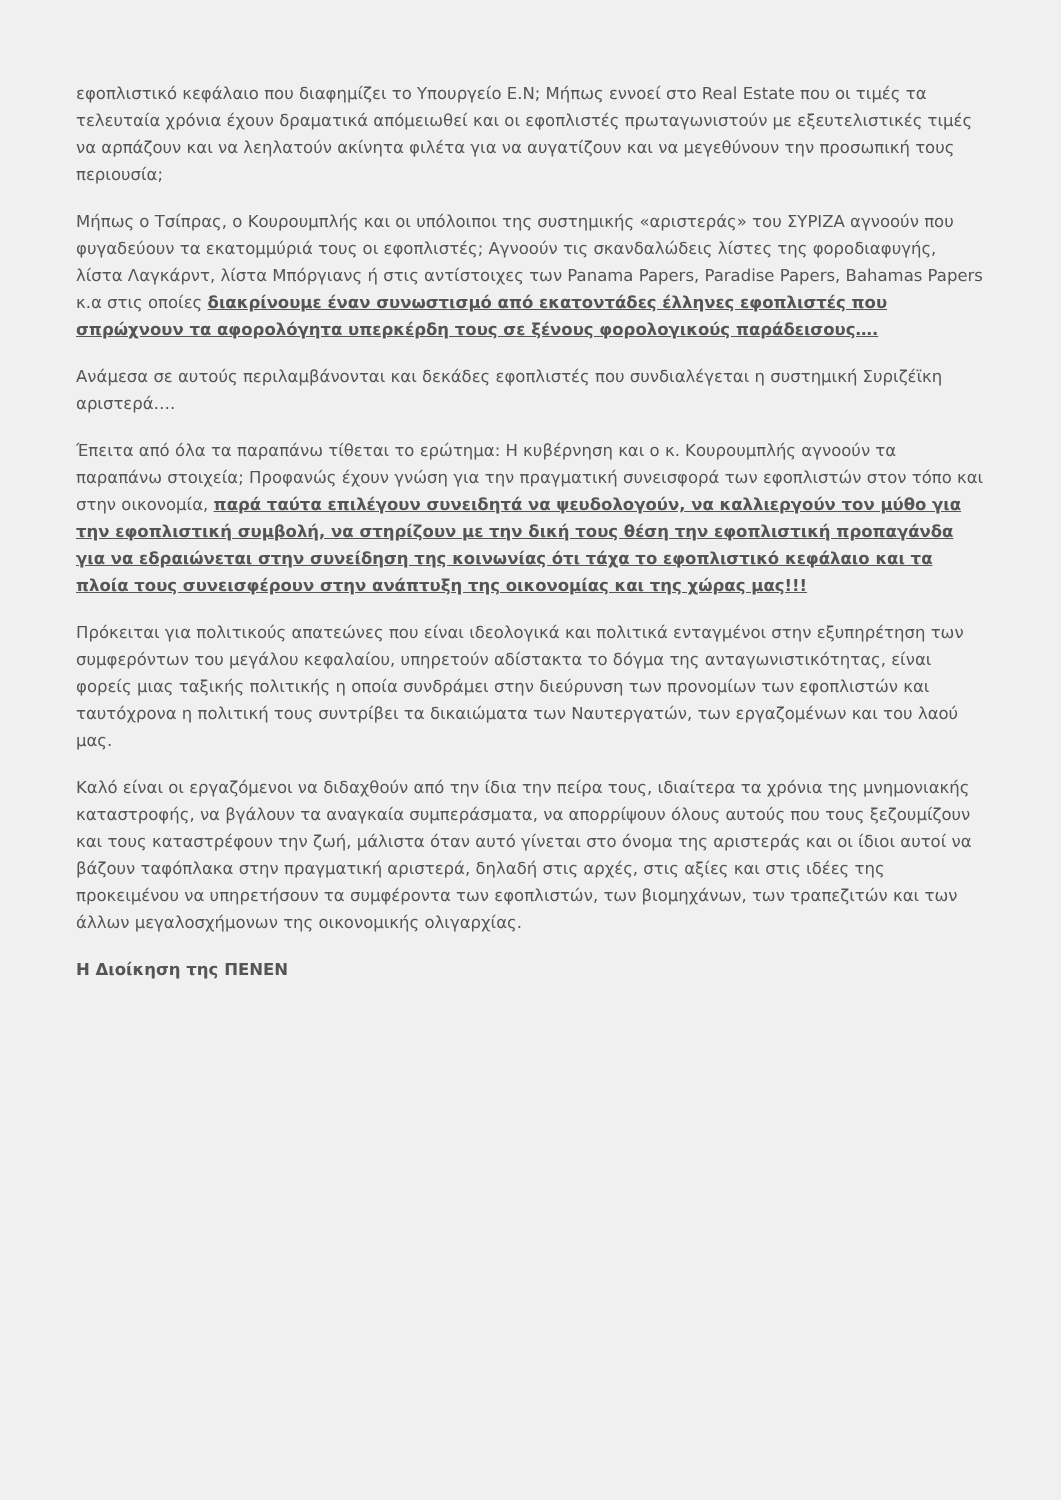εφοπλιστικό κεφάλαιο που διαφημίζει το Υπουργείο Ε.Ν; Μήπως εννοεί στο Real Estate που οι τιμές τα τελευταία χρόνια έχουν δραματικά απόμειωθεί και οι εφοπλιστές πρωταγωνιστούν με εξευτελιστικές τιμές να αρπάζουν και να λεηλατούν ακίνητα φιλέτα για να αυγατίζουν και να μεγεθύνουν την προσωπική τους περιουσία;
Μήπως ο Τσίπρας, ο Κουρουμπλής και οι υπόλοιποι της συστημικής «αριστεράς» του ΣΥΡΙΖΑ αγνοούν που φυγαδεύουν τα εκατομμύριά τους οι εφοπλιστές; Αγνοούν τις σκανδαλώδεις λίστες της φοροδιαφυγής, λίστα Λαγκάρντ, λίστα Μπόργιανς ή στις αντίστοιχες των Panama Papers, Paradise Papers, Bahamas Papers κ.α στις οποίες διακρίνουμε έναν συνωστισμό από εκατοντάδες έλληνες εφοπλιστές που σπρώχνουν τα αφορολόγητα υπερκέρδη τους σε ξένους φορολογικούς παράδεισους….
Ανάμεσα σε αυτούς περιλαμβάνονται και δεκάδες εφοπλιστές που συνδιαλέγεται η συστημική Συριζέϊκη αριστερά….
Έπειτα από όλα τα παραπάνω τίθεται το ερώτημα: Η κυβέρνηση και ο κ. Κουρουμπλής αγνοούν τα παραπάνω στοιχεία; Προφανώς έχουν γνώση για την πραγματική συνεισφορά των εφοπλιστών στον τόπο και στην οικονομία, παρά ταύτα επιλέγουν συνειδητά να ψευδολογούν, να καλλιεργούν τον μύθο για την εφοπλιστική συμβολή, να στηρίζουν με την δική τους θέση την εφοπλιστική προπαγάνδα για να εδραιώνεται στην συνείδηση της κοινωνίας ότι τάχα το εφοπλιστικό κεφάλαιο και τα πλοία τους συνεισφέρουν στην ανάπτυξη της οικονομίας και της χώρας μας!!!
Πρόκειται για πολιτικούς απατεώνες που είναι ιδεολογικά και πολιτικά ενταγμένοι στην εξυπηρέτηση των συμφερόντων του μεγάλου κεφαλαίου, υπηρετούν αδίστακτα το δόγμα της ανταγωνιστικότητας, είναι φορείς μιας ταξικής πολιτικής η οποία συνδράμει στην διεύρυνση των προνομίων των εφοπλιστών και ταυτόχρονα η πολιτική τους συντρίβει τα δικαιώματα των Ναυτεργατών, των εργαζομένων και του λαού μας.
Καλό είναι οι εργαζόμενοι να διδαχθούν από την ίδια την πείρα τους, ιδιαίτερα τα χρόνια της μνημονιακής καταστροφής, να βγάλουν τα αναγκαία συμπεράσματα, να απορρίψουν όλους αυτούς που τους ξεζουμίζουν και τους καταστρέφουν την ζωή, μάλιστα όταν αυτό γίνεται στο όνομα της αριστεράς και οι ίδιοι αυτοί να βάζουν ταφόπλακα στην πραγματική αριστερά, δηλαδή στις αρχές, στις αξίες και στις ιδέες της προκειμένου να υπηρετήσουν τα συμφέροντα των εφοπλιστών, των βιομηχάνων, των τραπεζιτών και των άλλων μεγαλοσχήμονων της οικονομικής ολιγαρχίας.
Η Διοίκηση της ΠΕΝΕΝ